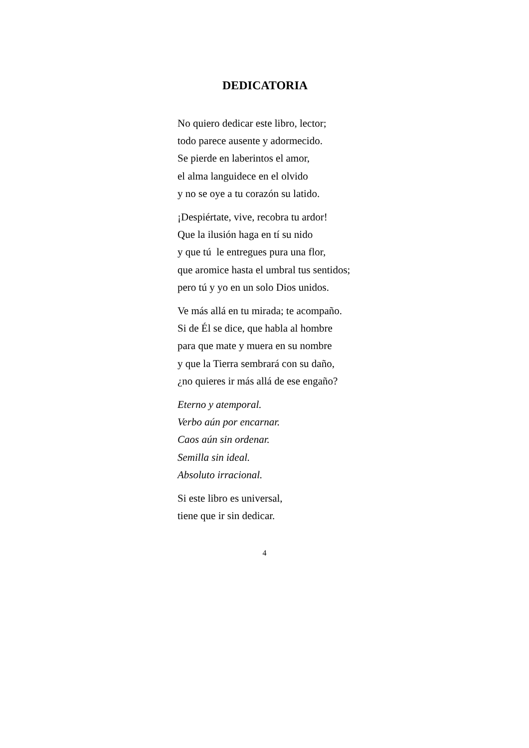DEDICATORIA
No quiero dedicar este libro, lector;
todo parece ausente y adormecido.
Se pierde en laberintos el amor,
el alma languidece en el olvido
y no se oye a tu corazón su latido.
¡Despiértate, vive, recobra tu ardor!
Que la ilusión haga en tí su nido
y que tú le entregues pura una flor,
que aromice hasta el umbral tus sentidos;
pero tú y yo en un solo Dios unidos.
Ve más allá en tu mirada; te acompaño.
Si de Él se dice, que habla al hombre
para que mate y muera en su nombre
y que la Tierra sembrará con su daño,
¿no quieres ir más allá de ese engaño?
Eterno y atemporal.
Verbo aún por encarnar.
Caos aún sin ordenar.
Semilla sin ideal.
Absoluto irracional.
Si este libro es universal,
tiene que ir sin dedicar.
4